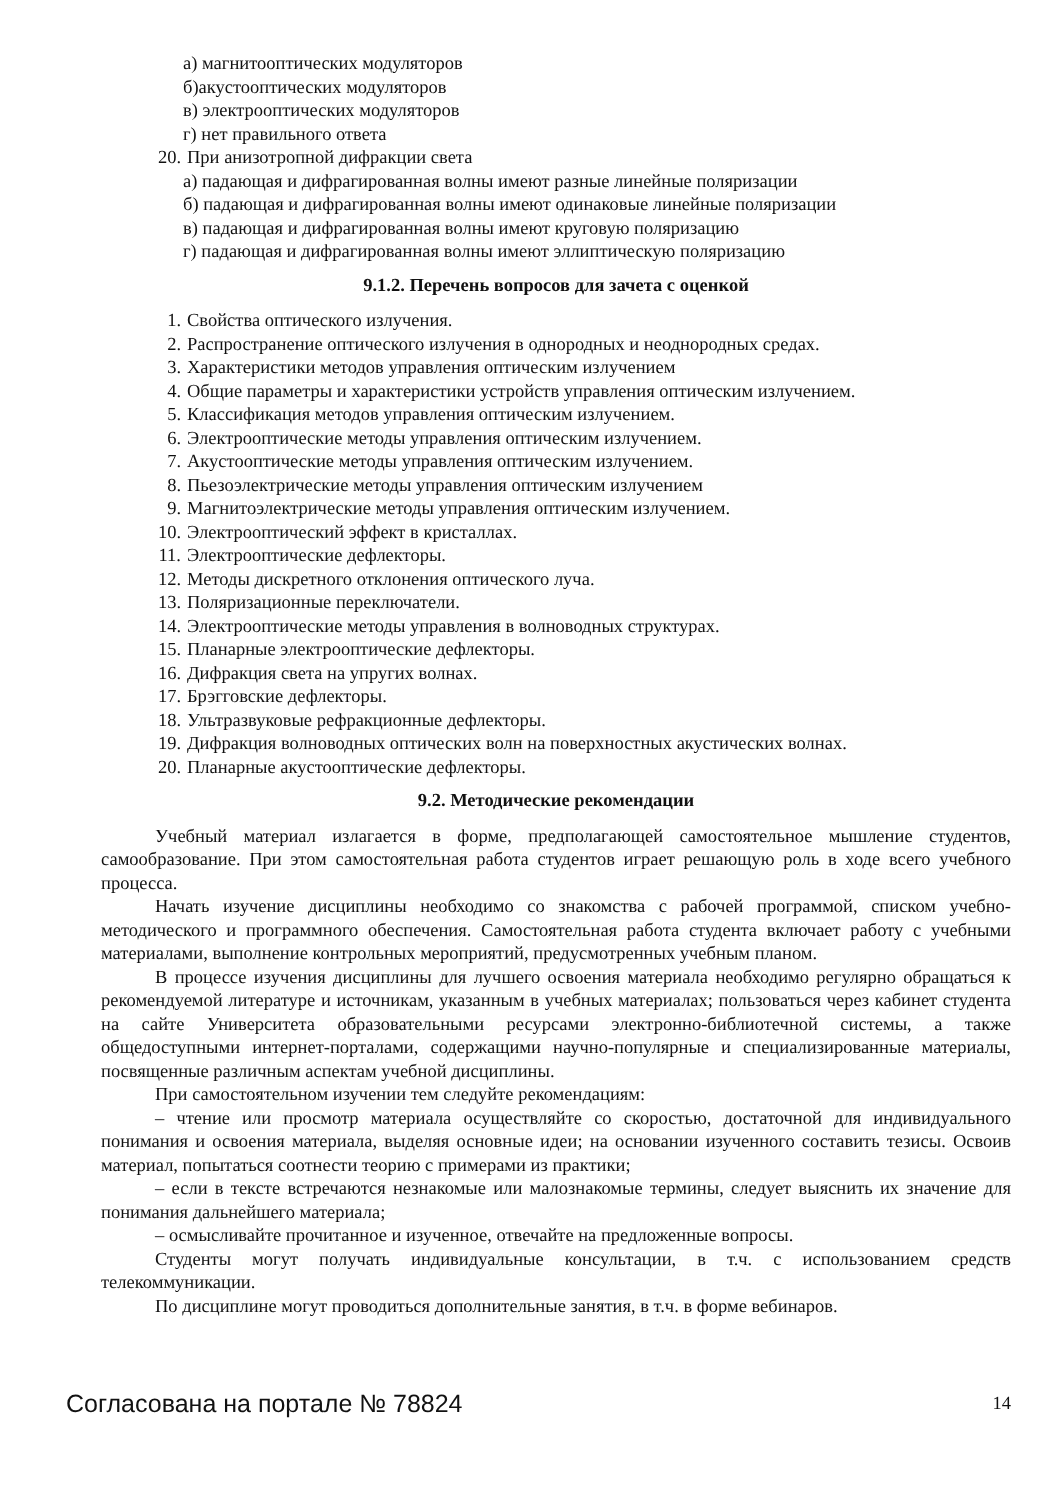а) магнитооптических модуляторов
б)акустооптических модуляторов
в) электрооптических модуляторов
г) нет правильного ответа
20. При анизотропной дифракции света
а) падающая и дифрагированная волны имеют разные линейные поляризации
б) падающая и дифрагированная волны имеют одинаковые линейные поляризации
в) падающая и дифрагированная волны имеют круговую поляризацию
г) падающая и дифрагированная волны имеют эллиптическую поляризацию
9.1.2. Перечень вопросов для зачета с оценкой
1. Свойства оптического излучения.
2. Распространение оптического излучения в однородных и неоднородных средах.
3. Характеристики методов управления оптическим излучением
4. Общие параметры и характеристики устройств управления оптическим излучением.
5. Классификация методов управления оптическим излучением.
6. Электрооптические методы управления оптическим излучением.
7. Акустооптические методы управления оптическим излучением.
8. Пьезоэлектрические методы управления оптическим излучением
9. Магнитоэлектрические методы управления оптическим излучением.
10. Электрооптический эффект в кристаллах.
11. Электрооптические дефлекторы.
12. Методы дискретного отклонения оптического луча.
13. Поляризационные переключатели.
14. Электрооптические методы управления в волноводных структурах.
15. Планарные электрооптические дефлекторы.
16. Дифракция света на упругих волнах.
17. Брэгговские дефлекторы.
18. Ультразвуковые рефракционные дефлекторы.
19. Дифракция волноводных оптических волн на поверхностных акустических волнах.
20. Планарные акустооптические дефлекторы.
9.2. Методические рекомендации
Учебный материал излагается в форме, предполагающей самостоятельное мышление студентов, самообразование. При этом самостоятельная работа студентов играет решающую роль в ходе всего учебного процесса.
Начать изучение дисциплины необходимо со знакомства с рабочей программой, списком учебно-методического и программного обеспечения. Самостоятельная работа студента включает работу с учебными материалами, выполнение контрольных мероприятий, предусмотренных учебным планом.
В процессе изучения дисциплины для лучшего освоения материала необходимо регулярно обращаться к рекомендуемой литературе и источникам, указанным в учебных материалах; пользоваться через кабинет студента на сайте Университета образовательными ресурсами электронно-библиотечной системы, а также общедоступными интернет-порталами, содержащими научно-популярные и специализированные материалы, посвященные различным аспектам учебной дисциплины.
При самостоятельном изучении тем следуйте рекомендациям:
– чтение или просмотр материала осуществляйте со скоростью, достаточной для индивидуального понимания и освоения материала, выделяя основные идеи; на основании изученного составить тезисы. Освоив материал, попытаться соотнести теорию с примерами из практики;
– если в тексте встречаются незнакомые или малознакомые термины, следует выяснить их значение для понимания дальнейшего материала;
– осмысливайте прочитанное и изученное, отвечайте на предложенные вопросы.
Студенты могут получать индивидуальные консультации, в т.ч. с использованием средств телекоммуникации.
По дисциплине могут проводиться дополнительные занятия, в т.ч. в форме вебинаров.
Согласована на портале № 78824 14